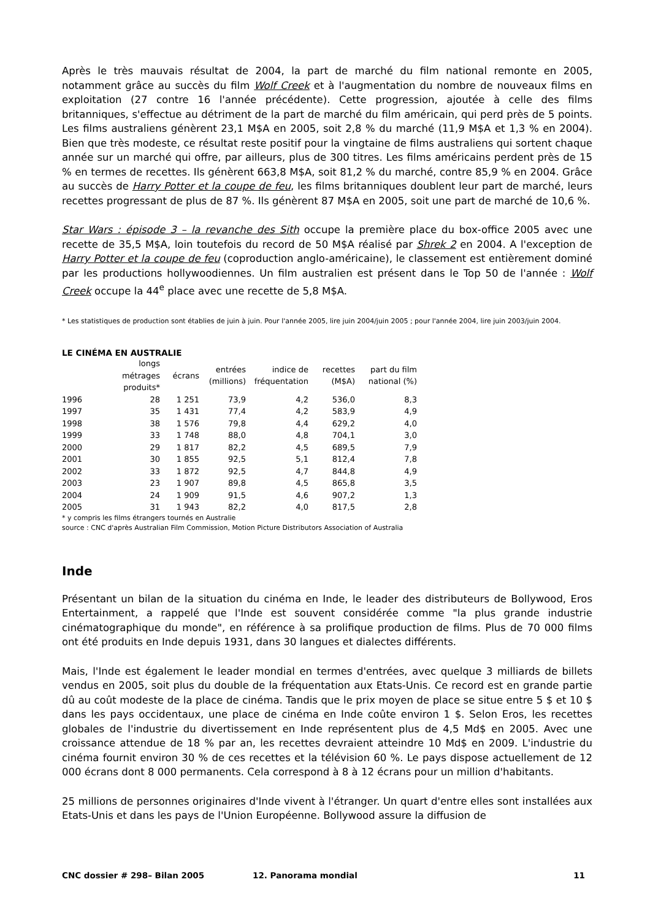Après le très mauvais résultat de 2004, la part de marché du film national remonte en 2005, notamment grâce au succès du film Wolf Creek et à l'augmentation du nombre de nouveaux films en exploitation (27 contre 16 l'année précédente). Cette progression, ajoutée à celle des films britanniques, s'effectue au détriment de la part de marché du film américain, qui perd près de 5 points. Les films australiens génèrent 23,1 M$A en 2005, soit 2,8 % du marché (11,9 M$A et 1,3 % en 2004). Bien que très modeste, ce résultat reste positif pour la vingtaine de films australiens qui sortent chaque année sur un marché qui offre, par ailleurs, plus de 300 titres. Les films américains perdent près de 15 % en termes de recettes. Ils génèrent 663,8 M$A, soit 81,2 % du marché, contre 85,9 % en 2004. Grâce au succès de Harry Potter et la coupe de feu, les films britanniques doublent leur part de marché, leurs recettes progressant de plus de 87 %. Ils génèrent 87 M$A en 2005, soit une part de marché de 10,6 %.
Star Wars : épisode 3 – la revanche des Sith occupe la première place du box-office 2005 avec une recette de 35,5 M$A, loin toutefois du record de 50 M$A réalisé par Shrek 2 en 2004. A l'exception de Harry Potter et la coupe de feu (coproduction anglo-américaine), le classement est entièrement dominé par les productions hollywoodiennes. Un film australien est présent dans le Top 50 de l'année : Wolf Creek occupe la 44<sup>e</sup> place avec une recette de 5,8 M$A.
* Les statistiques de production sont établies de juin à juin. Pour l'année 2005, lire juin 2004/juin 2005 ; pour l'année 2004, lire juin 2003/juin 2004.
LE CINÉMA EN AUSTRALIE
| | longs métrages produits* | écrans | entrées (millions) | indice de fréquentation | recettes (M$A) | part du film national (%) |
| --- | --- | --- | --- | --- | --- | --- |
| 1996 | 28 | 1 251 | 73,9 | 4,2 | 536,0 | 8,3 |
| 1997 | 35 | 1 431 | 77,4 | 4,2 | 583,9 | 4,9 |
| 1998 | 38 | 1 576 | 79,8 | 4,4 | 629,2 | 4,0 |
| 1999 | 33 | 1 748 | 88,0 | 4,8 | 704,1 | 3,0 |
| 2000 | 29 | 1 817 | 82,2 | 4,5 | 689,5 | 7,9 |
| 2001 | 30 | 1 855 | 92,5 | 5,1 | 812,4 | 7,8 |
| 2002 | 33 | 1 872 | 92,5 | 4,7 | 844,8 | 4,9 |
| 2003 | 23 | 1 907 | 89,8 | 4,5 | 865,8 | 3,5 |
| 2004 | 24 | 1 909 | 91,5 | 4,6 | 907,2 | 1,3 |
| 2005 | 31 | 1 943 | 82,2 | 4,0 | 817,5 | 2,8 |
* y compris les films étrangers tournés en Australie
source : CNC d'après Australian Film Commission, Motion Picture Distributors Association of Australia
Inde
Présentant un bilan de la situation du cinéma en Inde, le leader des distributeurs de Bollywood, Eros Entertainment, a rappelé que l'Inde est souvent considérée comme "la plus grande industrie cinématographique du monde", en référence à sa prolifique production de films. Plus de 70 000 films ont été produits en Inde depuis 1931, dans 30 langues et dialectes différents.
Mais, l'Inde est également le leader mondial en termes d'entrées, avec quelque 3 milliards de billets vendus en 2005, soit plus du double de la fréquentation aux Etats-Unis. Ce record est en grande partie dû au coût modeste de la place de cinéma. Tandis que le prix moyen de place se situe entre 5 $ et 10 $ dans les pays occidentaux, une place de cinéma en Inde coûte environ 1 $. Selon Eros, les recettes globales de l'industrie du divertissement en Inde représentent plus de 4,5 Md$ en 2005. Avec une croissance attendue de 18 % par an, les recettes devraient atteindre 10 Md$ en 2009. L'industrie du cinéma fournit environ 30 % de ces recettes et la télévision 60 %. Le pays dispose actuellement de 12 000 écrans dont 8 000 permanents. Cela correspond à 8 à 12 écrans pour un million d'habitants.
25 millions de personnes originaires d'Inde vivent à l'étranger. Un quart d'entre elles sont installées aux Etats-Unis et dans les pays de l'Union Européenne. Bollywood assure la diffusion de
CNC dossier # 298– Bilan 2005 12. Panorama mondial 11